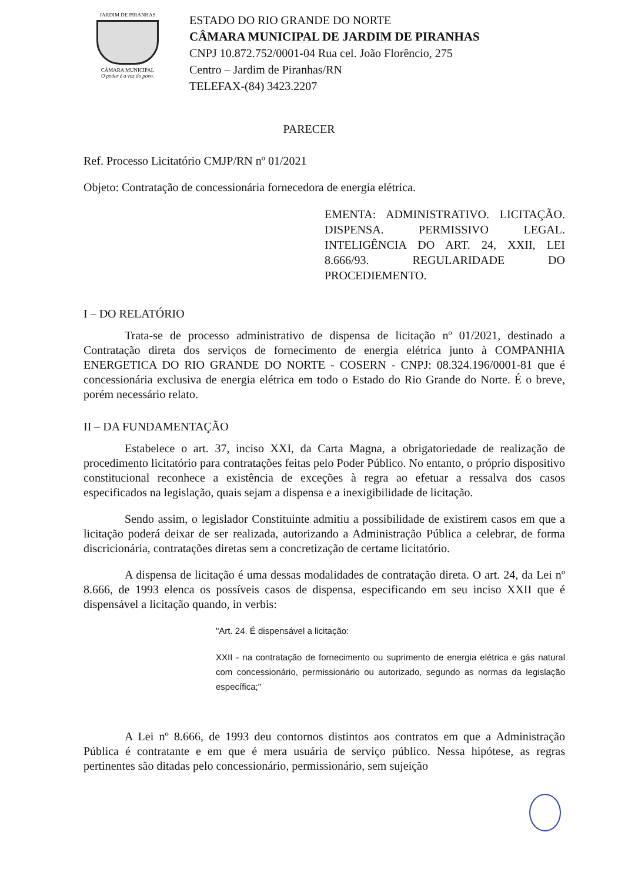JARDIM DE PIRANHAS
CÂMARA MUNICIPAL
O poder é a voz do povo.
ESTADO DO RIO GRANDE DO NORTE
CÂMARA MUNICIPAL DE JARDIM DE PIRANHAS
CNPJ 10.872.752/0001-04 Rua cel. João Florêncio, 275
Centro – Jardim de Piranhas/RN
TELEFAX-(84) 3423.2207
PARECER
Ref. Processo Licitatório CMJP/RN nº 01/2021
Objeto: Contratação de concessionária fornecedora de energia elétrica.
EMENTA: ADMINISTRATIVO. LICITAÇÃO. DISPENSA. PERMISSIVO LEGAL. INTELIGÊNCIA DO ART. 24, XXII, LEI 8.666/93. REGULARIDADE DO PROCEDIEMENTO.
I – DO RELATÓRIO
Trata-se de processo administrativo de dispensa de licitação nº 01/2021, destinado a Contratação direta dos serviços de fornecimento de energia elétrica junto à COMPANHIA ENERGETICA DO RIO GRANDE DO NORTE - COSERN - CNPJ: 08.324.196/0001-81 que é concessionária exclusiva de energia elétrica em todo o Estado do Rio Grande do Norte. É o breve, porém necessário relato.
II – DA FUNDAMENTAÇÃO
Estabelece o art. 37, inciso XXI, da Carta Magna, a obrigatoriedade de realização de procedimento licitatório para contratações feitas pelo Poder Público. No entanto, o próprio dispositivo constitucional reconhece a existência de exceções à regra ao efetuar a ressalva dos casos especificados na legislação, quais sejam a dispensa e a inexigibilidade de licitação.
Sendo assim, o legislador Constituinte admitiu a possibilidade de existirem casos em que a licitação poderá deixar de ser realizada, autorizando a Administração Pública a celebrar, de forma discricionária, contratações diretas sem a concretização de certame licitatório.
A dispensa de licitação é uma dessas modalidades de contratação direta. O art. 24, da Lei nº 8.666, de 1993 elenca os possíveis casos de dispensa, especificando em seu inciso XXII que é dispensável a licitação quando, in verbis:
"Art. 24. É dispensável a licitação:
XXII - na contratação de fornecimento ou suprimento de energia elétrica e gás natural com concessionário, permissionário ou autorizado, segundo as normas da legislação específica;"
A Lei nº 8.666, de 1993 deu contornos distintos aos contratos em que a Administração Pública é contratante e em que é mera usuária de serviço público. Nessa hipótese, as regras pertinentes são ditadas pelo concessionário, permissionário, sem sujeição